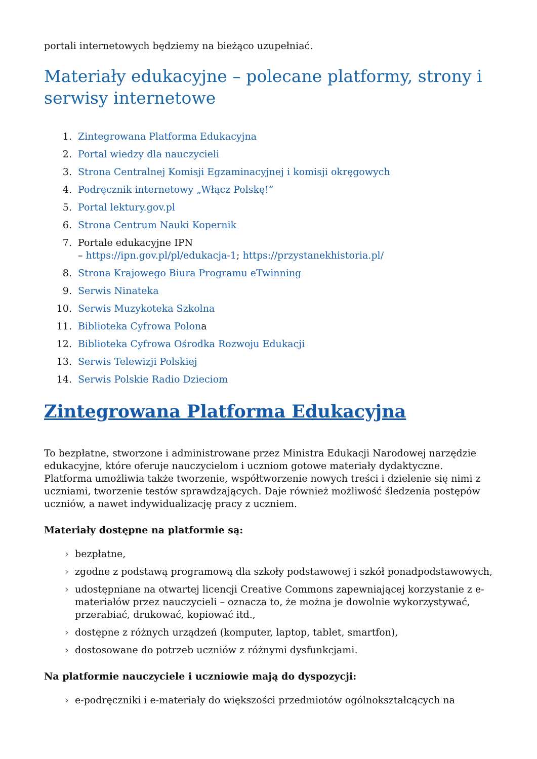portali internetowych będziemy na bieżąco uzupełniać.
Materiały edukacyjne – polecane platformy, strony i serwisy internetowe
1. Zintegrowana Platforma Edukacyjna
2. Portal wiedzy dla nauczycieli
3. Strona Centralnej Komisji Egzaminacyjnej i komisji okręgowych
4. Podręcznik internetowy „Włącz Polskę!”
5. Portal lektury.gov.pl
6. Strona Centrum Nauki Kopernik
7. Portale edukacyjne IPN
– https://ipn.gov.pl/pl/edukacja-1; https://przystanekhistoria.pl/
8. Strona Krajowego Biura Programu eTwinning
9. Serwis Ninateka
10. Serwis Muzykoteka Szkolna
11. Biblioteka Cyfrowa Polona
12. Biblioteka Cyfrowa Ośrodka Rozwoju Edukacji
13. Serwis Telewizji Polskiej
14. Serwis Polskie Radio Dzieciom
Zintegrowana Platforma Edukacyjna
To bezpłatne, stworzone i administrowane przez Ministra Edukacji Narodowej narzędzie edukacyjne, które oferuje nauczycielom i uczniom gotowe materiały dydaktyczne. Platforma umożliwia także tworzenie, współtworzenie nowych treści i dzielenie się nimi z uczniami, tworzenie testów sprawdzających. Daje również możliwość śledzenia postępów uczniów, a nawet indywidualizację pracy z uczniem.
Materiały dostępne na platformie są:
› bezpłatne,
› zgodne z podstawą programową dla szkoły podstawowej i szkół ponadpodstawowych,
› udostępniane na otwartej licencji Creative Commons zapewniającej korzystanie z e-materiałów przez nauczycieli – oznacza to, że można je dowolnie wykorzystywać, przerabiać, drukować, kopiować itd.,
› dostępne z różnych urządzeń (komputer, laptop, tablet, smartfon),
› dostosowane do potrzeb uczniów z różnymi dysfunkcjami.
Na platformie nauczyciele i uczniowie mają do dyspozycji:
› e-podręczniki i e-materiały do większości przedmiotów ogólnokształcących na